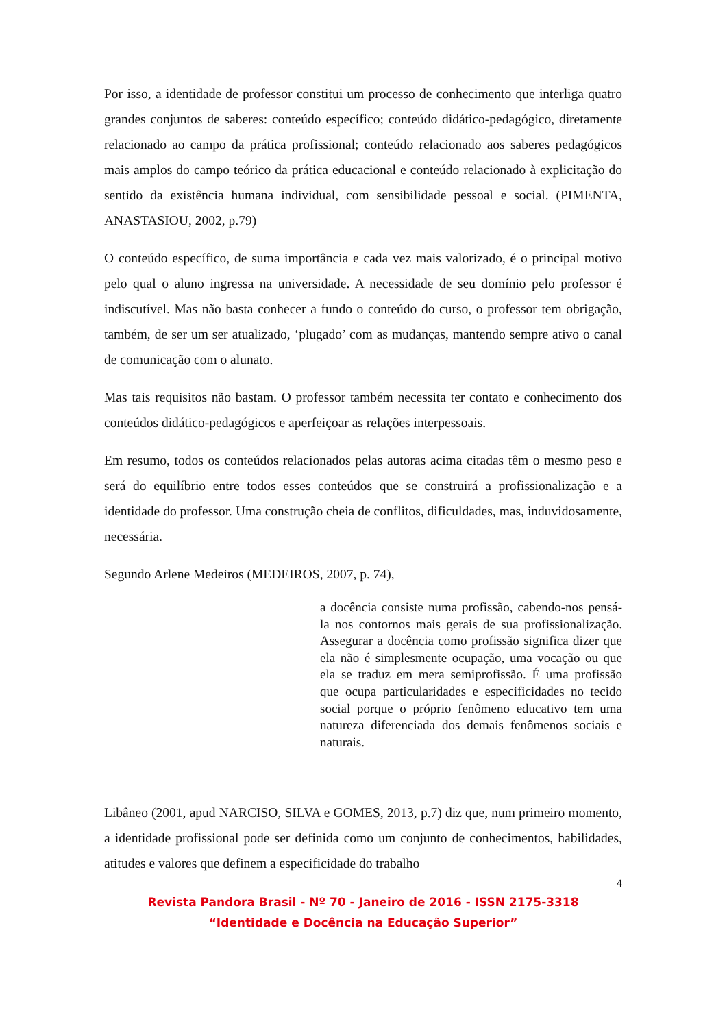Por isso, a identidade de professor constitui um processo de conhecimento que interliga quatro grandes conjuntos de saberes: conteúdo específico; conteúdo didático-pedagógico, diretamente relacionado ao campo da prática profissional; conteúdo relacionado aos saberes pedagógicos mais amplos do campo teórico da prática educacional e conteúdo relacionado à explicitação do sentido da existência humana individual, com sensibilidade pessoal e social. (PIMENTA, ANASTASIOU, 2002, p.79)
O conteúdo específico, de suma importância e cada vez mais valorizado, é o principal motivo pelo qual o aluno ingressa na universidade. A necessidade de seu domínio pelo professor é indiscutível. Mas não basta conhecer a fundo o conteúdo do curso, o professor tem obrigação, também, de ser um ser atualizado, ‘plugado’ com as mudanças, mantendo sempre ativo o canal de comunicação com o alunato.
Mas tais requisitos não bastam. O professor também necessita ter contato e conhecimento dos conteúdos didático-pedagógicos e aperfeiçoar as relações interpessoais.
Em resumo, todos os conteúdos relacionados pelas autoras acima citadas têm o mesmo peso e será do equilíbrio entre todos esses conteúdos que se construirá a profissionalização e a identidade do professor. Uma construção cheia de conflitos, dificuldades, mas, induvidosamente, necessária.
Segundo Arlene Medeiros (MEDEIROS, 2007, p. 74),
a docência consiste numa profissão, cabendo-nos pensá-la nos contornos mais gerais de sua profissionalização. Assegurar a docência como profissão significa dizer que ela não é simplesmente ocupação, uma vocação ou que ela se traduz em mera semiprofissão. É uma profissão que ocupa particularidades e especificidades no tecido social porque o próprio fenômeno educativo tem uma natureza diferenciada dos demais fenômenos sociais e naturais.
Libâneo (2001, apud NARCISO, SILVA e GOMES, 2013, p.7) diz que, num primeiro momento, a identidade profissional pode ser definida como um conjunto de conhecimentos, habilidades, atitudes e valores que definem a especificidade do trabalho
4
Revista Pandora Brasil - Nº 70 - Janeiro de 2016 - ISSN 2175-3318
“Identidade e Docência na Educação Superior”